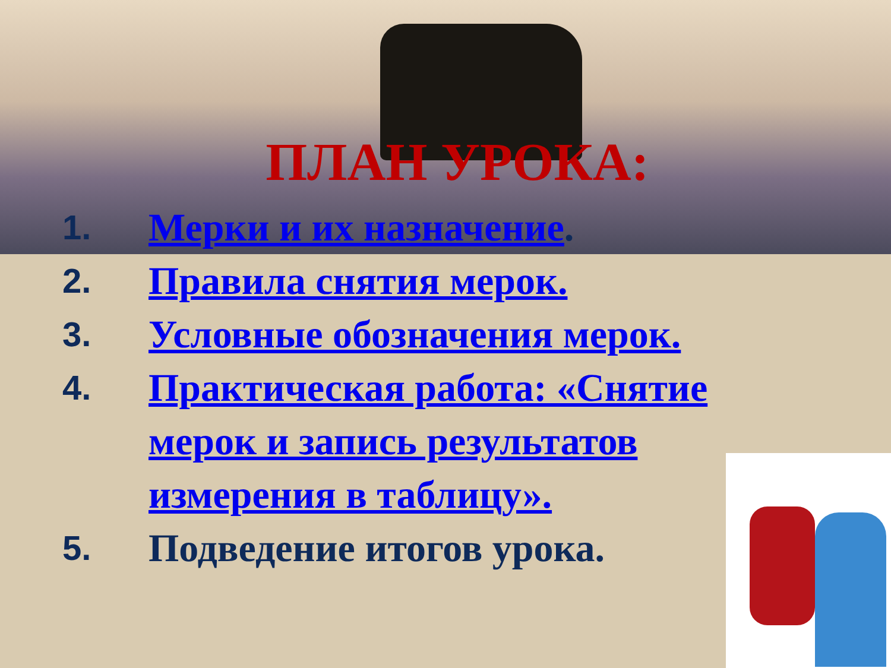ПЛАН УРОКА:
1. Мерки и их назначение.
2. Правила снятия мерок.
3. Условные обозначения мерок.
4. Практическая работа: «Снятие мерок и запись результатов измерения в таблицу».
5. Подведение итогов урока.